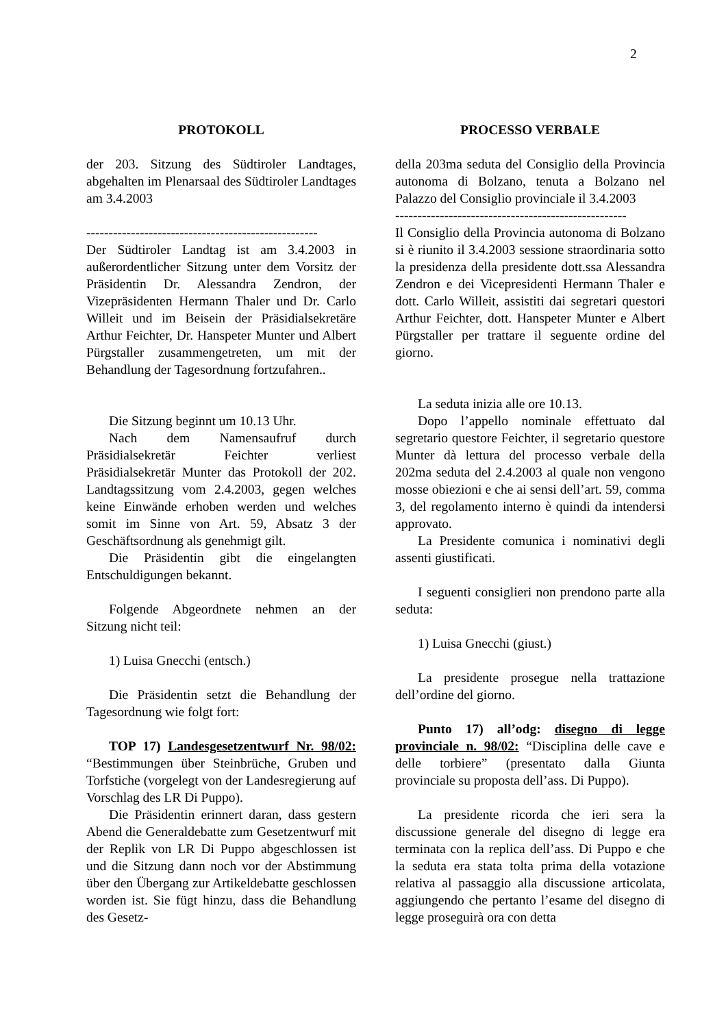2
PROTOKOLL
der 203. Sitzung des Südtiroler Landtages, abgehalten im Plenarsaal des Südtiroler Landtages am 3.4.2003
----------------------------------------------------
Der Südtiroler Landtag ist am 3.4.2003 in außerordentlicher Sitzung unter dem Vorsitz der Präsidentin Dr. Alessandra Zendron, der Vizepräsidenten Hermann Thaler und Dr. Carlo Willeit und im Beisein der Präsidialsekretäre Arthur Feichter, Dr. Hanspeter Munter und Albert Pürgstaller zusammengetreten, um mit der Behandlung der Tagesordnung fortzufahren..
Die Sitzung beginnt um 10.13 Uhr.
Nach dem Namensaufruf durch Präsidialsekretär Feichter verliest Präsidialsekretär Munter das Protokoll der 202. Landtagssitzung vom 2.4.2003, gegen welches keine Einwände erhoben werden und welches somit im Sinne von Art. 59, Absatz 3 der Geschäftsordnung als genehmigt gilt.
Die Präsidentin gibt die eingelangten Entschuldigungen bekannt.
Folgende Abgeordnete nehmen an der Sitzung nicht teil:
1) Luisa Gnecchi (entsch.)
Die Präsidentin setzt die Behandlung der Tagesordnung wie folgt fort:
TOP 17) Landesgesetzentwurf Nr. 98/02: “Bestimmungen über Steinbrüche, Gruben und Torfstiche (vorgelegt von der Landesregierung auf Vorschlag des LR Di Puppo).
Die Präsidentin erinnert daran, dass gestern Abend die Generaldebatte zum Gesetzentwurf mit der Replik von LR Di Puppo abgeschlossen ist und die Sitzung dann noch vor der Abstimmung über den Übergang zur Artikeldebatte geschlossen worden ist. Sie fügt hinzu, dass die Behandlung des Gesetz-
PROCESSO VERBALE
della 203ma seduta del Consiglio della Provincia autonoma di Bolzano, tenuta a Bolzano nel Palazzo del Consiglio provinciale il 3.4.2003
----------------------------------------------------
Il Consiglio della Provincia autonoma di Bolzano si è riunito il 3.4.2003 sessione straordinaria sotto la presidenza della presidente dott.ssa Alessandra Zendron e dei Vicepresidenti Hermann Thaler e dott. Carlo Willeit, assistiti dai segretari questori Arthur Feichter, dott. Hanspeter Munter e Albert Pürgstaller per trattare il seguente ordine del giorno.
La seduta inizia alle ore 10.13.
Dopo l’appello nominale effettuato dal segretario questore Feichter, il segretario questore Munter dà lettura del processo verbale della 202ma seduta del 2.4.2003 al quale non vengono mosse obiezioni e che ai sensi dell’art. 59, comma 3, del regolamento interno è quindi da intendersi approvato.
La Presidente comunica i nominativi degli assenti giustificati.
I seguenti consiglieri non prendono parte alla seduta:
1) Luisa Gnecchi (giust.)
La presidente prosegue nella trattazione dell’ordine del giorno.
Punto 17) all’odg: disegno di legge provinciale n. 98/02: “Disciplina delle cave e delle torbiere” (presentato dalla Giunta provinciale su proposta dell’ass. Di Puppo).
La presidente ricorda che ieri sera la discussione generale del disegno di legge era terminata con la replica dell’ass. Di Puppo e che la seduta era stata tolta prima della votazione relativa al passaggio alla discussione articolata, aggiungendo che pertanto l’esame del disegno di legge proseguirà ora con detta